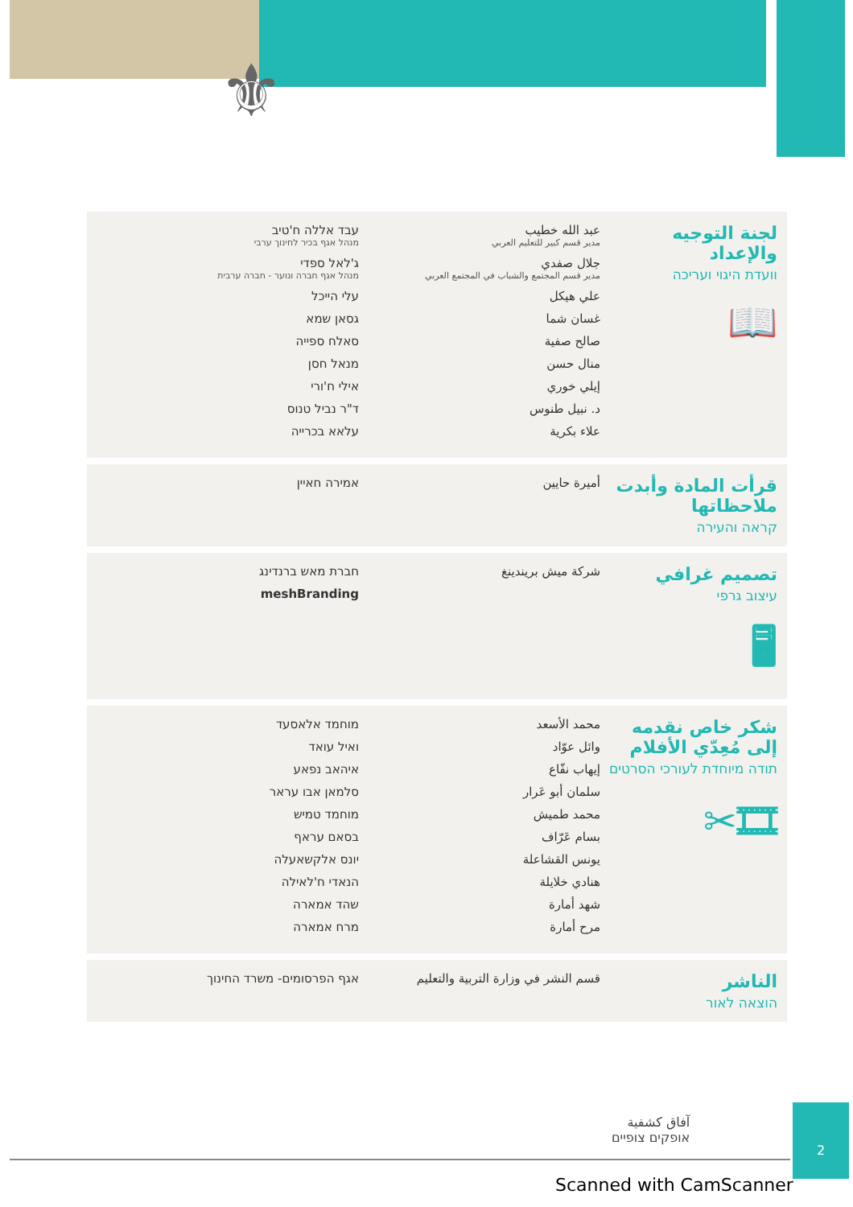⚜
لجنة التوجيه والإعداد
וועדת היגוי ועריכה
📖
عبد الله خطيب
مدير قسم كبير للتعليم العربي
جلال صفدي
مدير قسم المجتمع والشباب في المجتمع العربي
علي هيكل
غسان شما
صالح صفية
منال حسن
إيلي خوري
د. نبيل طنوس
علاء بكرية
עבד אללה ח'טיב
מנהל אגף בכיר לחינוך ערבי
ג'לאל ספדי
מנהל אגף חברה ונוער - חברה ערבית
עלי הייכל
גסאן שמא
סאלח ספייה
מנאל חסן
אילי ח'ורי
ד"ר נביל טנוס
עלאא בכרייה
قرأت المادة وأبدت ملاحظاتها
קראה והעירה
أميرة حايين אמירה חאיין
تصميم غرافي
עיצוב גרפי
🖥
شركة ميش بريندينغ חברת מאש ברנדינג
meshBranding
شكر خاص نقدمه إلى مُعِدّي الأفلام
תודה מיוחדת לעורכי הסרטים
🎞✂
محمد الأسعد
وائل عوّاد
إيهاب نفّاع
سلمان أبو عَرار
محمد طميش
بسام عَرّاف
يونس القشاعلة
هنادي خلايلة
شهد أمارة
مرح أمارة
מוחמד אלאסעד
ואיל עואד
איהאב נפאע
סלמאן אבו עראר
מוחמד טמיש
בסאם עראף
יונס אלקשאעלה
הנאדי ח'לאילה
שהד אמארה
מרח אמארה
الناشر
הוצאה לאור
قسم النشر في وزارة التربية والتعليم
אגף הפרסומים- משרד החינוך
آفاق كشفية
אופקים צופיים
2
Scanned with CamScanner